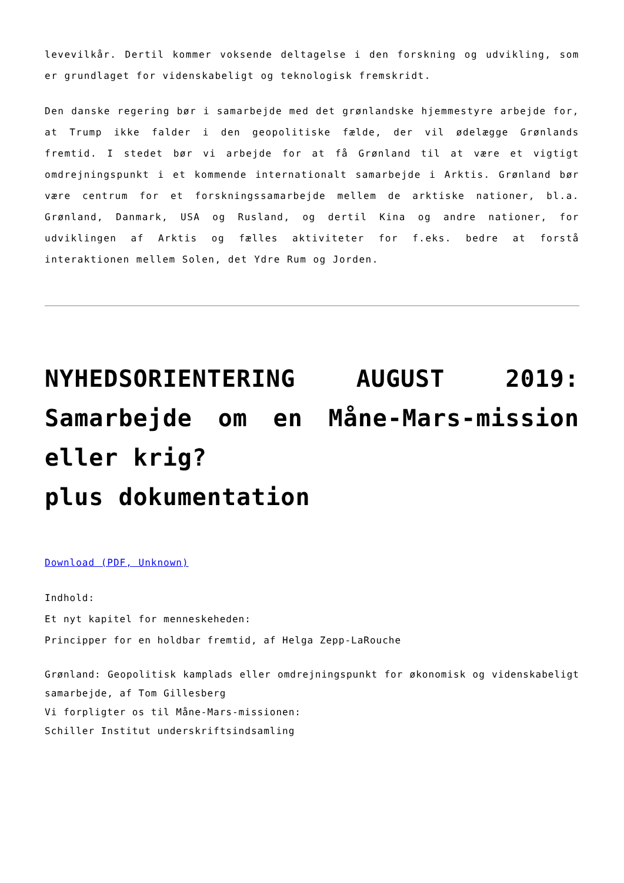levevilkår. Dertil kommer voksende deltagelse i den forskning og udvikling, som er grundlaget for videnskabeligt og teknologisk fremskridt.
Den danske regering bør i samarbejde med det grønlandske hjemmestyre arbejde for, at Trump ikke falder i den geopolitiske fælde, der vil ødelægge Grønlands fremtid. I stedet bør vi arbejde for at få Grønland til at være et vigtigt omdrejningspunkt i et kommende internationalt samarbejde i Arktis. Grønland bør være centrum for et forskningssamarbejde mellem de arktiske nationer, bl.a. Grønland, Danmark, USA og Rusland, og dertil Kina og andre nationer, for udviklingen af Arktis og fælles aktiviteter for f.eks. bedre at forstå interaktionen mellem Solen, det Ydre Rum og Jorden.
NYHEDSORIENTERING AUGUST 2019: Samarbejde om en Måne-Mars-mission eller krig?
plus dokumentation
Download (PDF, Unknown)
Indhold:
Et nyt kapitel for menneskeheden:
Principper for en holdbar fremtid, af Helga Zepp-LaRouche
Grønland: Geopolitisk kamplads eller omdrejningspunkt for økonomisk og videnskabeligt samarbejde, af Tom Gillesberg
Vi forpligter os til Måne-Mars-missionen:
Schiller Institut underskriftsindsamling